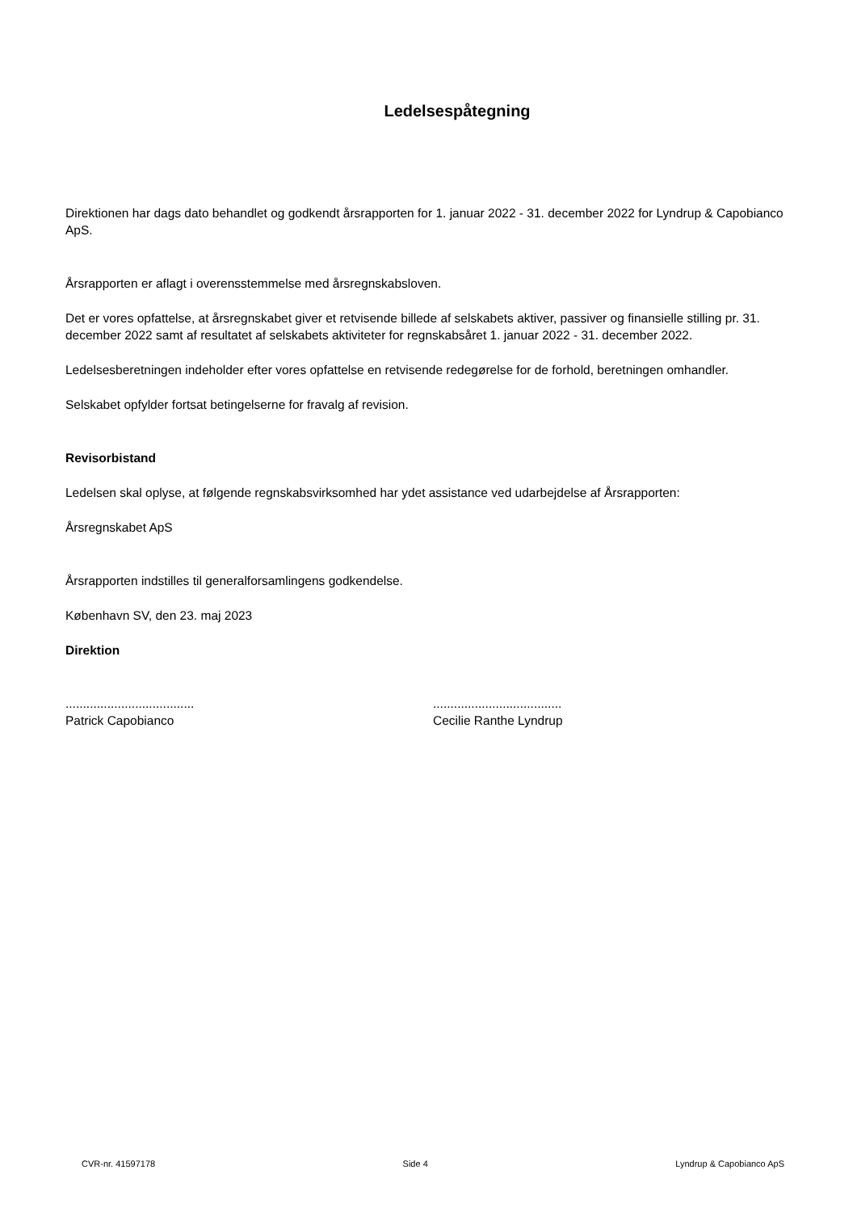Ledelsespåtegning
Direktionen har dags dato behandlet og godkendt årsrapporten for 1. januar 2022 - 31. december 2022 for Lyndrup & Capobianco ApS.
Årsrapporten er aflagt i overensstemmelse med årsregnskabsloven.
Det er vores opfattelse, at årsregnskabet giver et retvisende billede af selskabets aktiver, passiver og finansielle stilling pr. 31. december 2022 samt af resultatet af selskabets aktiviteter for regnskabsåret 1. januar 2022 - 31. december 2022.
Ledelsesberetningen indeholder efter vores opfattelse en retvisende redegørelse for de forhold, beretningen omhandler.
Selskabet opfylder fortsat betingelserne for fravalg af revision.
Revisorbistand
Ledelsen skal oplyse, at følgende regnskabsvirksomhed har ydet assistance ved udarbejdelse af Årsrapporten:
Årsregnskabet ApS
Årsrapporten indstilles til generalforsamlingens godkendelse.
København SV, den 23. maj 2023
Direktion
.....................................
Patrick Capobianco
.....................................
Cecilie Ranthe Lyndrup
CVR-nr. 41597178 Side 4 Lyndrup & Capobianco ApS